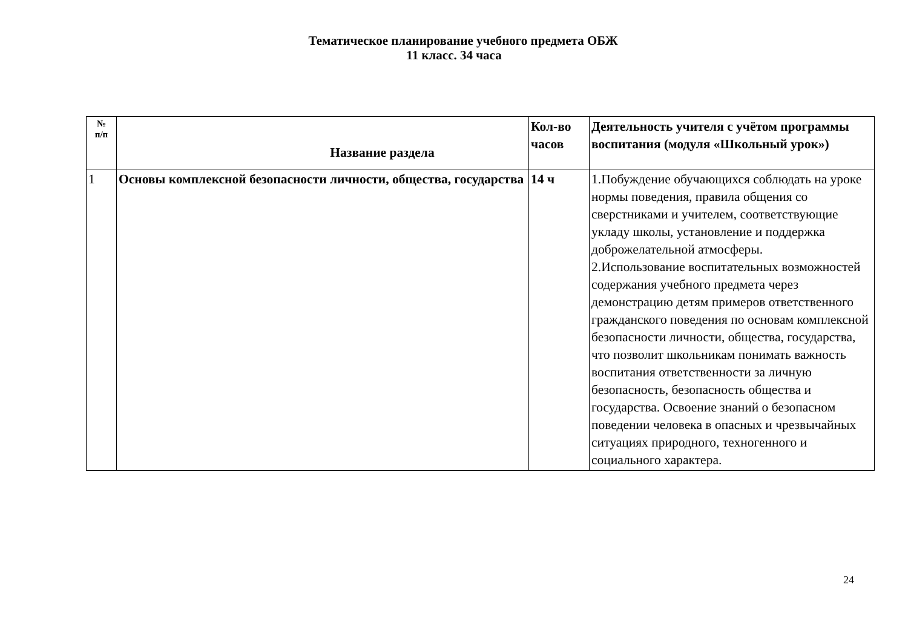Тематическое планирование учебного предмета ОБЖ
11 класс. 34 часа
| № п/п | Название раздела | Кол-во часов | Деятельность учителя с учётом программы воспитания (модуля «Школьный урок») |
| --- | --- | --- | --- |
| 1 | Основы комплексной безопасности личности, общества, государства | 14 ч | 1.Побуждение обучающихся соблюдать на уроке нормы поведения, правила общения со сверстниками и учителем, соответствующие укладу школы, установление и поддержка доброжелательной атмосферы. 2.Использование воспитательных возможностей содержания учебного предмета через демонстрацию детям примеров ответственного гражданского поведения по основам комплексной безопасности личности, общества, государства, что позволит школьникам понимать важность воспитания ответственности за личную безопасность, безопасность общества и государства. Освоение знаний о безопасном поведении человека в опасных и чрезвычайных ситуациях природного, техногенного и социального характера. |
24